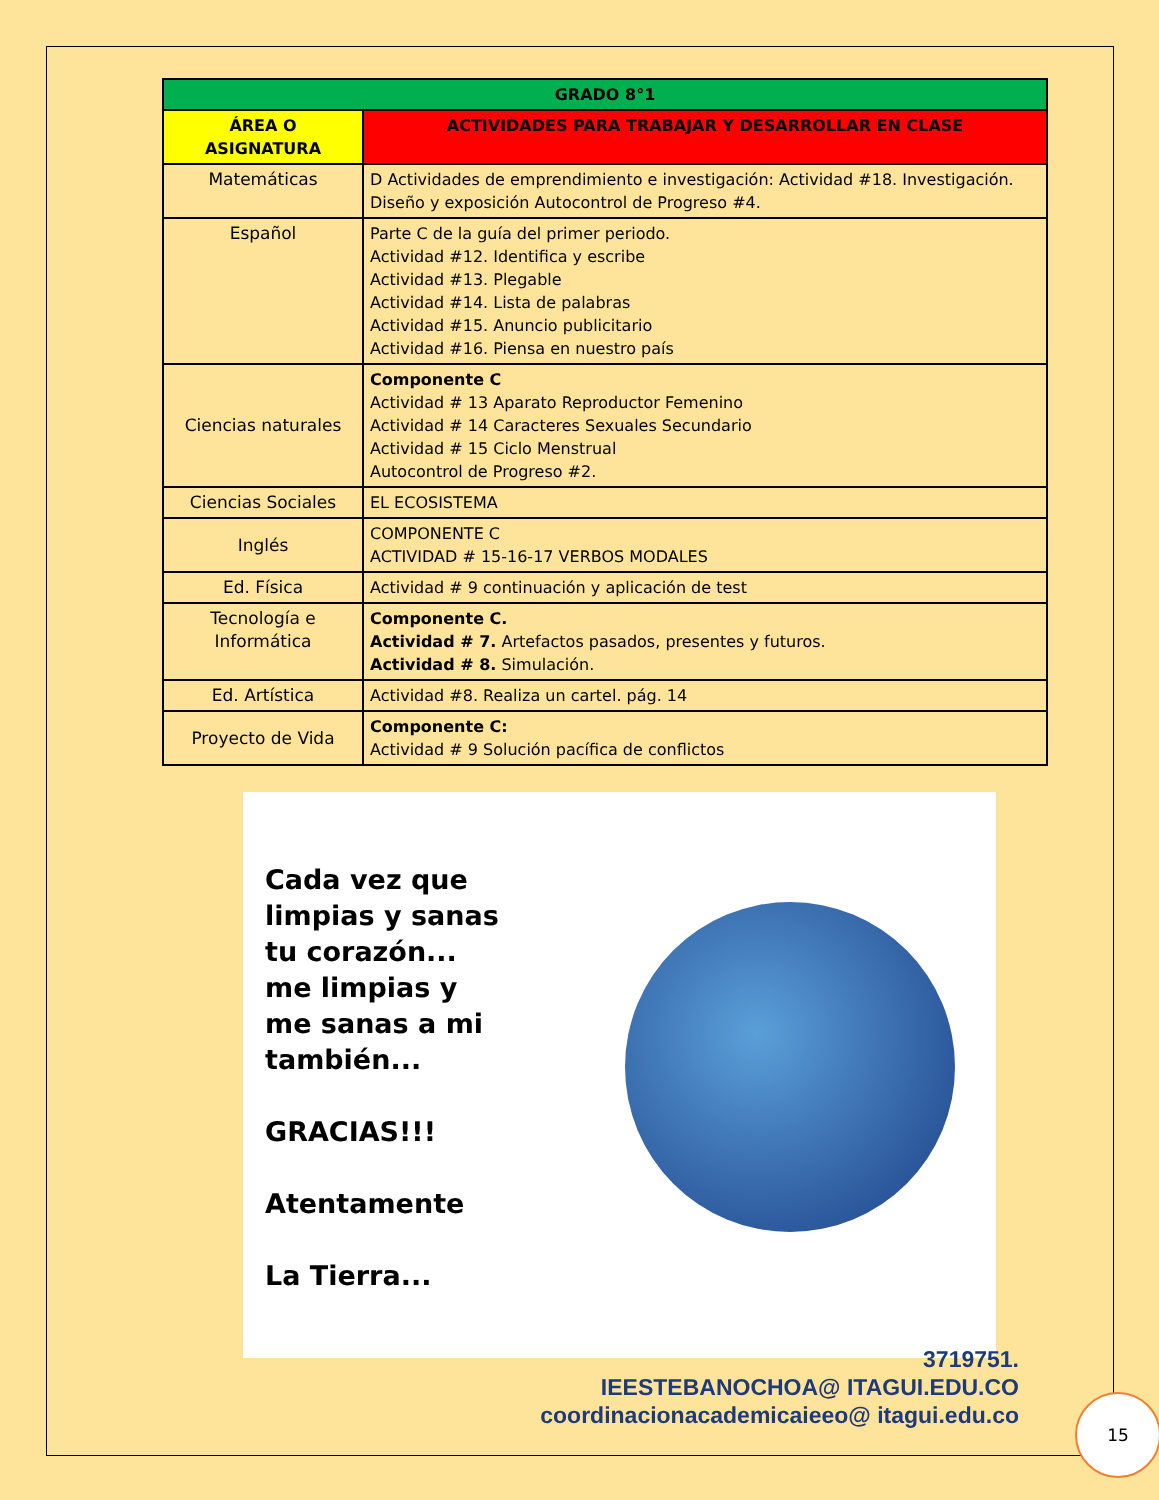| GRADO 8°1 | |
| --- | --- |
| ÁREA O ASIGNATURA | ACTIVIDADES PARA TRABAJAR Y DESARROLLAR EN CLASE |
| Matemáticas | D Actividades de emprendimiento e investigación: Actividad #18. Investigación. Diseño y exposición Autocontrol de Progreso #4. |
| Español | Parte C de la guía del primer periodo. Actividad #12. Identifica y escribe Actividad #13. Plegable Actividad #14. Lista de palabras Actividad #15. Anuncio publicitario Actividad #16. Piensa en nuestro país |
| Ciencias naturales | Componente C Actividad # 13 Aparato Reproductor Femenino Actividad # 14 Caracteres Sexuales Secundario Actividad # 15 Ciclo Menstrual Autocontrol de Progreso #2. |
| Ciencias Sociales | EL ECOSISTEMA |
| Inglés | COMPONENTE C ACTIVIDAD # 15-16-17 VERBOS MODALES |
| Ed. Física | Actividad # 9 continuación y aplicación de test |
| Tecnología e Informática | Componente C. Actividad # 7. Artefactos pasados, presentes y futuros. Actividad # 8. Simulación. |
| Ed. Artística | Actividad #8. Realiza un cartel. pág. 14 |
| Proyecto de Vida | Componente C: Actividad # 9 Solución pacífica de conflictos |
Cada vez que limpias y sanas tu corazón... me limpias y me sanas a mi también...
GRACIAS!!!
Atentamente
La Tierra...
3719751.
IEESTEBANOCHOA@ ITAGUI.EDU.CO
coordinacionacademicaieeo@ itagui.edu.co
15